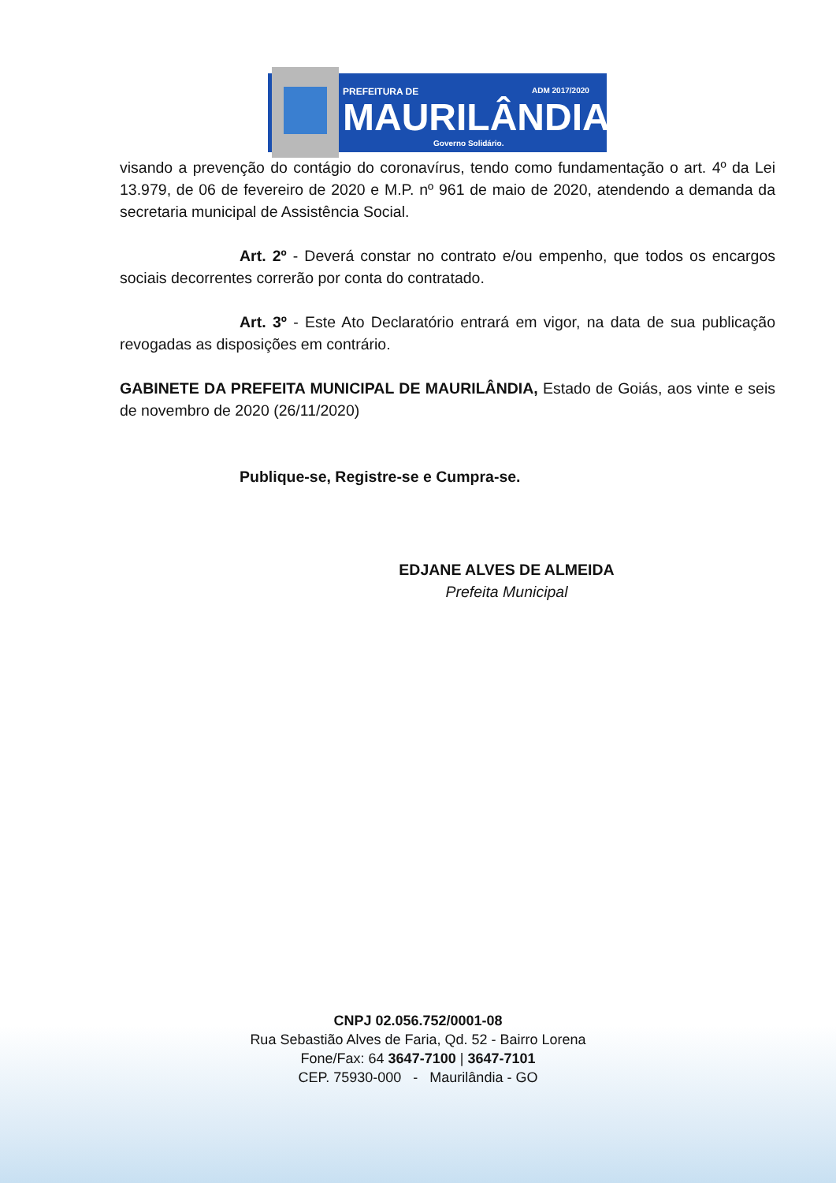PREFEITURA DE
ADM 2017/2020
MAURILÂNDIA
Governo Solidário.
visando a prevenção do contágio do coronavírus, tendo como fundamentação o art. 4º da Lei 13.979, de 06 de fevereiro de 2020 e M.P. nº 961 de maio de 2020, atendendo a demanda da secretaria municipal de Assistência Social.
Art. 2º - Deverá constar no contrato e/ou empenho, que todos os encargos sociais decorrentes correrão por conta do contratado.
Art. 3º - Este Ato Declaratório entrará em vigor, na data de sua publicação revogadas as disposições em contrário.
GABINETE DA PREFEITA MUNICIPAL DE MAURILÂNDIA, Estado de Goiás, aos vinte e seis de novembro de 2020 (26/11/2020)
Publique-se, Registre-se e Cumpra-se.
EDJANE ALVES DE ALMEIDA
Prefeita Municipal
CNPJ 02.056.752/0001-08
Rua Sebastião Alves de Faria, Qd. 52 - Bairro Lorena
Fone/Fax: 64 3647-7100 | 3647-7101
CEP. 75930-000 - Maurilândia - GO